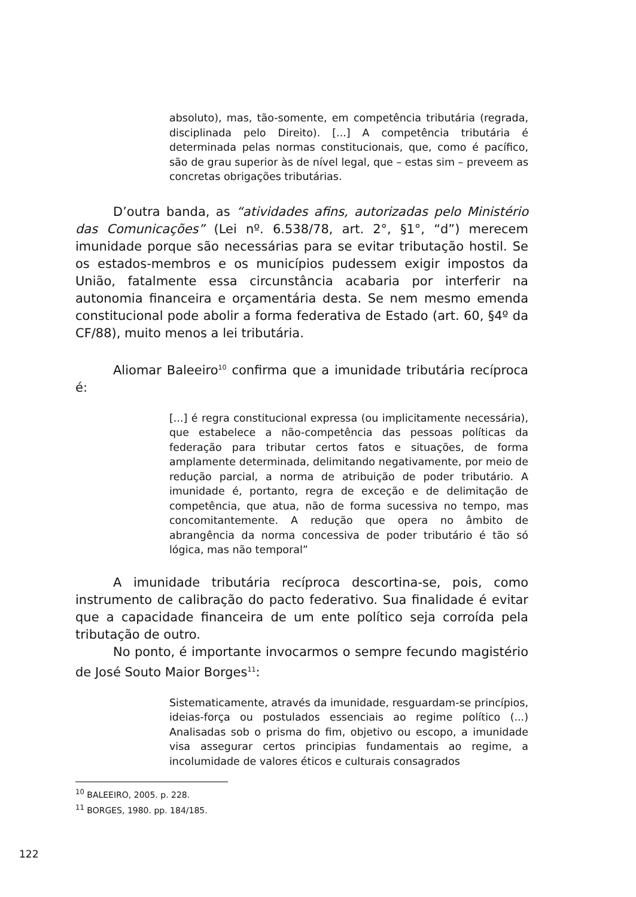absoluto), mas, tão-somente, em competência tributária (regrada, disciplinada pelo Direito). [...] A competência tributária é determinada pelas normas constitucionais, que, como é pacífico, são de grau superior às de nível legal, que – estas sim – preveem as concretas obrigações tributárias.
D’outra banda, as “atividades afins, autorizadas pelo Ministério das Comunicações” (Lei nº. 6.538/78, art. 2°, §1°, “d”) merecem imunidade porque são necessárias para se evitar tributação hostil. Se os estados-membros e os municípios pudessem exigir impostos da União, fatalmente essa circunstância acabaria por interferir na autonomia financeira e orçamentária desta. Se nem mesmo emenda constitucional pode abolir a forma federativa de Estado (art. 60, §4º da CF/88), muito menos a lei tributária.
Aliomar Baleeiro<sup>10</sup> confirma que a imunidade tributária recíproca é:
[...] é regra constitucional expressa (ou implicitamente necessária), que estabelece a não-competência das pessoas políticas da federação para tributar certos fatos e situações, de forma amplamente determinada, delimitando negativamente, por meio de redução parcial, a norma de atribuição de poder tributário. A imunidade é, portanto, regra de exceção e de delimitação de competência, que atua, não de forma sucessiva no tempo, mas concomitantemente. A redução que opera no âmbito de abrangência da norma concessiva de poder tributário é tão só lógica, mas não temporal”
A imunidade tributária recíproca descortina-se, pois, como instrumento de calibração do pacto federativo. Sua finalidade é evitar que a capacidade financeira de um ente político seja corroída pela tributação de outro.
No ponto, é importante invocarmos o sempre fecundo magistério de José Souto Maior Borges<sup>11</sup>:
Sistematicamente, através da imunidade, resguardam-se princípios, ideias-força ou postulados essenciais ao regime político (...) Analisadas sob o prisma do fim, objetivo ou escopo, a imunidade visa assegurar certos principias fundamentais ao regime, a incolumidade de valores éticos e culturais consagrados
<sup>10</sup> BALEEIRO, 2005. p. 228.
<sup>11</sup> BORGES, 1980. pp. 184/185.
122